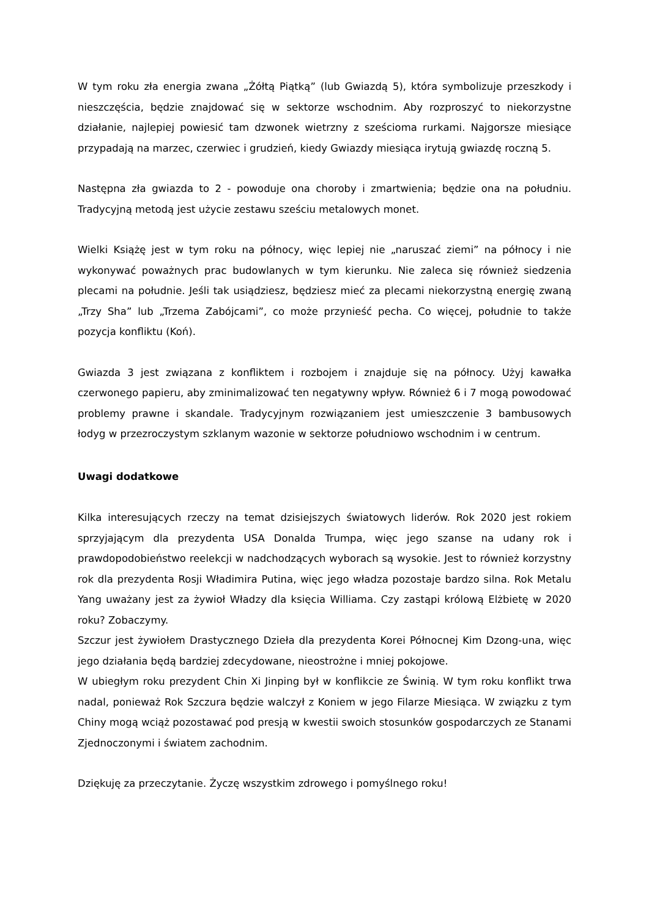W tym roku zła energia zwana „Żółtą Piątką” (lub Gwiazdą 5), która symbolizuje przeszkody i nieszczęścia, będzie znajdować się w sektorze wschodnim. Aby rozproszyć to niekorzystne działanie, najlepiej powiesić tam dzwonek wietrzny z sześcioma rurkami. Najgorsze miesiące przypadają na marzec, czerwiec i grudzień, kiedy Gwiazdy miesiąca irytują gwiazdę roczną 5.
Następna zła gwiazda to 2 - powoduje ona choroby i zmartwienia; będzie ona na południu. Tradycyjną metodą jest użycie zestawu sześciu metalowych monet.
Wielki Książę jest w tym roku na północy, więc lepiej nie „naruszać ziemi” na północy i nie wykonywać poważnych prac budowlanych w tym kierunku. Nie zaleca się również siedzenia plecami na południe. Jeśli tak usiądziesz, będziesz mieć za plecami niekorzystną energię zwaną „Trzy Sha” lub „Trzema Zabójcami”, co może przynieść pecha. Co więcej, południe to także pozycja konfliktu (Koń).
Gwiazda 3 jest związana z konfliktem i rozbojem i znajduje się na północy. Użyj kawałka czerwonego papieru, aby zminimalizować ten negatywny wpływ. Również 6 i 7 mogą powodować problemy prawne i skandale. Tradycyjnym rozwiązaniem jest umieszczenie 3 bambusowych łodyg w przezroczystym szklanym wazonie w sektorze południowo wschodnim i w centrum.
Uwagi dodatkowe
Kilka interesujących rzeczy na temat dzisiejszych światowych liderów. Rok 2020 jest rokiem sprzyjającym dla prezydenta USA Donalda Trumpa, więc jego szanse na udany rok i prawdopodobieństwo reelekcji w nadchodzących wyborach są wysokie. Jest to również korzystny rok dla prezydenta Rosji Władimira Putina, więc jego władza pozostaje bardzo silna. Rok Metalu Yang uważany jest za żywioł Władzy dla księcia Williama. Czy zastąpi królową Elżbietę w 2020 roku? Zobaczymy.
Szczur jest żywiołem Drastycznego Dzieła dla prezydenta Korei Północnej Kim Dzong-una, więc jego działania będą bardziej zdecydowane, nieostrożne i mniej pokojowe.
W ubiegłym roku prezydent Chin Xi Jinping był w konflikcie ze Świnią. W tym roku konflikt trwa nadal, ponieważ Rok Szczura będzie walczył z Koniem w jego Filarze Miesiąca. W związku z tym Chiny mogą wciąż pozostawać pod presją w kwestii swoich stosunków gospodarczych ze Stanami Zjednoczonymi i światem zachodnim.
Dziękuję za przeczytanie. Życzę wszystkim zdrowego i pomyślnego roku!